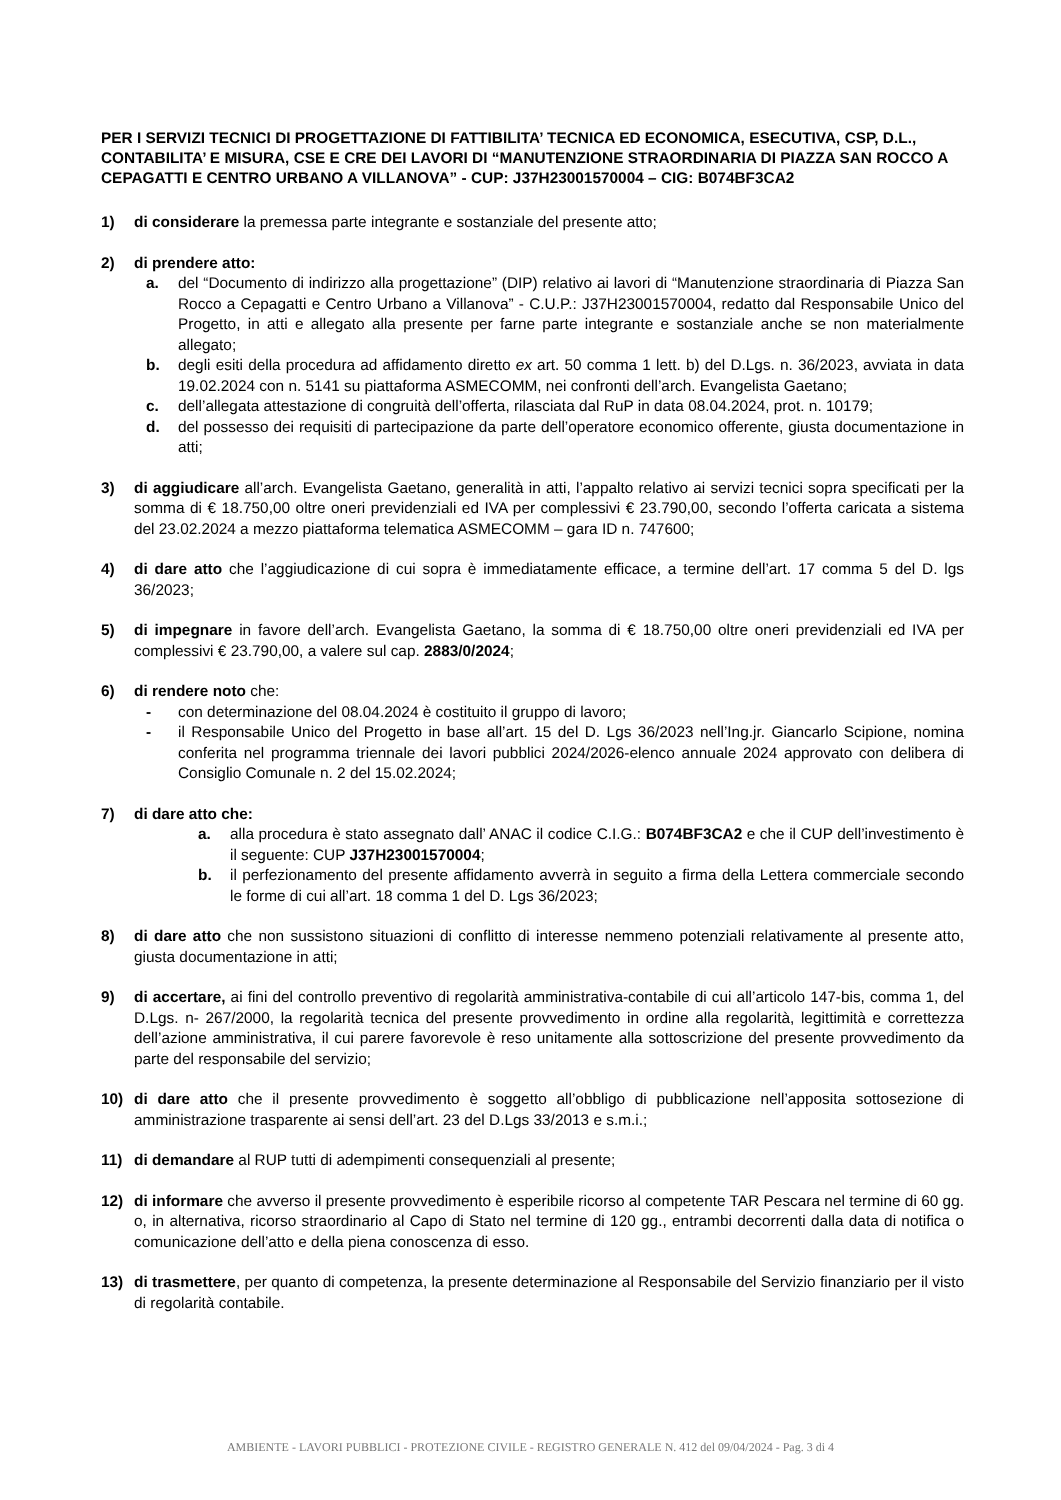PER I SERVIZI TECNICI DI PROGETTAZIONE DI FATTIBILITA’ TECNICA ED ECONOMICA, ESECUTIVA, CSP, D.L., CONTABILITA’ E MISURA, CSE E CRE DEI LAVORI DI “MANUTENZIONE STRAORDINARIA DI PIAZZA SAN ROCCO A CEPAGATTI E CENTRO URBANO A VILLANOVA” - CUP: J37H23001570004 – CIG: B074BF3CA2
1) di considerare la premessa parte integrante e sostanziale del presente atto;
2) di prendere atto:
a. del “Documento di indirizzo alla progettazione” (DIP) relativo ai lavori di “Manutenzione straordinaria di Piazza San Rocco a Cepagatti e Centro Urbano a Villanova” - C.U.P.: J37H23001570004, redatto dal Responsabile Unico del Progetto, in atti e allegato alla presente per farne parte integrante e sostanziale anche se non materialmente allegato;
b. degli esiti della procedura ad affidamento diretto ex art. 50 comma 1 lett. b) del D.Lgs. n. 36/2023, avviata in data 19.02.2024 con n. 5141 su piattaforma ASMECOMM, nei confronti dell’arch. Evangelista Gaetano;
c. dell’allegata attestazione di congruità dell’offerta, rilasciata dal RuP in data 08.04.2024, prot. n. 10179;
d. del possesso dei requisiti di partecipazione da parte dell’operatore economico offerente, giusta documentazione in atti;
3) di aggiudicare all’arch. Evangelista Gaetano, generalità in atti, l’appalto relativo ai servizi tecnici sopra specificati per la somma di € 18.750,00 oltre oneri previdenziali ed IVA per complessivi € 23.790,00, secondo l’offerta caricata a sistema del 23.02.2024 a mezzo piattaforma telematica ASMECOMM – gara ID n. 747600;
4) di dare atto che l’aggiudicazione di cui sopra è immediatamente efficace, a termine dell’art. 17 comma 5 del D. lgs 36/2023;
5) di impegnare in favore dell’arch. Evangelista Gaetano, la somma di € 18.750,00 oltre oneri previdenziali ed IVA per complessivi € 23.790,00, a valere sul cap. 2883/0/2024;
6) di rendere noto che:
- con determinazione del 08.04.2024 è costituito il gruppo di lavoro;
- il Responsabile Unico del Progetto in base all’art. 15 del D. Lgs 36/2023 nell’Ing.jr. Giancarlo Scipione, nomina conferita nel programma triennale dei lavori pubblici 2024/2026-elenco annuale 2024 approvato con delibera di Consiglio Comunale n. 2 del 15.02.2024;
7) di dare atto che:
a. alla procedura è stato assegnato dall’ ANAC il codice C.I.G.: B074BF3CA2 e che il CUP dell’investimento è il seguente: CUP J37H23001570004;
b. il perfezionamento del presente affidamento avverrà in seguito a firma della Lettera commerciale secondo le forme di cui all’art. 18 comma 1 del D. Lgs 36/2023;
8) di dare atto che non sussistono situazioni di conflitto di interesse nemmeno potenziali relativamente al presente atto, giusta documentazione in atti;
9) di accertare, ai fini del controllo preventivo di regolarità amministrativa-contabile di cui all’articolo 147-bis, comma 1, del D.Lgs. n- 267/2000, la regolarità tecnica del presente provvedimento in ordine alla regolarità, legittimità e correttezza dell’azione amministrativa, il cui parere favorevole è reso unitamente alla sottoscrizione del presente provvedimento da parte del responsabile del servizio;
10) di dare atto che il presente provvedimento è soggetto all’obbligo di pubblicazione nell’apposita sottosezione di amministrazione trasparente ai sensi dell’art. 23 del D.Lgs 33/2013 e s.m.i.;
11) di demandare al RUP tutti di adempimenti consequenziali al presente;
12) di informare che avverso il presente provvedimento è esperibile ricorso al competente TAR Pescara nel termine di 60 gg. o, in alternativa, ricorso straordinario al Capo di Stato nel termine di 120 gg., entrambi decorrenti dalla data di notifica o comunicazione dell’atto e della piena conoscenza di esso.
13) di trasmettere, per quanto di competenza, la presente determinazione al Responsabile del Servizio finanziario per il visto di regolarità contabile.
AMBIENTE - LAVORI PUBBLICI - PROTEZIONE CIVILE - REGISTRO GENERALE N. 412 del 09/04/2024 - Pag. 3 di 4